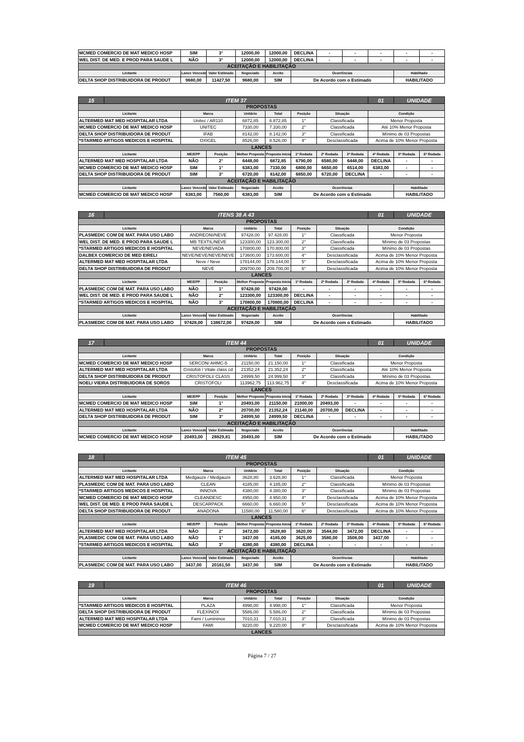| MCMED COMERCIO DE MAT MEDICO HOSP | SIM | 3° | 12000,00 | 12000,00 | DECLINA | - | - | - | - | - |
| WEL DIST. DE MED. E PROD PARA SAUDE L | NÃO | 3° | 12000,00 | 12000,00 | DECLINA | - | - | - | - | - |
| ACEITAÇÃO E HABILITAÇÃO | | | | | | | | | | |
| Licitante | Lance Vencedor | Valor Estimado | Negociado | Aceito | Ocorrências | | | | Habilitado | |
| DELTA SHOP DISTRIBUIDORA DE PRODUT | 9680,00 | 11427,50 | 9680,00 | SIM | De Acordo com o Estimado | | | | HABILITADO | |
| 15 | ITEM 37 | | | | | | | | 01 | UNIDADE | |
| PROPOSTAS | | | | | | | | | | | |
| Licitante | | Marca | | Unitário | Total | Posição | Situação | | Condição | | |
| ALTERMED MAT MED HOSPITALAR LTDA | | Unitec / AR110 | | 6872,85 | 6.872,85 | 1° | Classificada | | Menor Proposta | | |
| MCMED COMERCIO DE MAT MEDICO HOSP | | UNITEC | | 7330,00 | 7.330,00 | 2° | Classificada | | Até 10% Menor Proposta | | |
| DELTA SHOP DISTRIBUIDORA DE PRODUT | | IFAB | | 8142,00 | 8.142,00 | 3° | Classificada | | Mínimo de 03 Propostas | | |
| *STARMED ARTIGOS MEDICOS E HOSPITAL | | OXIGEL | | 8526,00 | 8.526,00 | 4° | Desclassificada | | Acima de 10% Menor Proposta | | |
| LANCES | | | | | | | | | | | |
| Licitante | | ME/EPP | Posição | Melhor Proposta | Proposta Inicial | 1ª Rodada | 2ª Rodada | 3ª Rodada | 4ª Rodada | 5ª Rodada | 6ª Rodada |
| ALTERMED MAT MED HOSPITALAR LTDA | | NÃO | 2° | 6448,00 | 6872,85 | 6790,00 | 6580,00 | 6448,00 | DECLINA | - | - |
| MCMED COMERCIO DE MAT MEDICO HOSP | | SIM | 1° | 6383,00 | 7330,00 | 6800,00 | 6650,00 | 6514,00 | 6383,00 | - | - |
| DELTA SHOP DISTRIBUIDORA DE PRODUT | | SIM | 3° | 6720,00 | 8142,00 | 6850,00 | 6720,00 | DECLINA | - | - | - |
| ACEITAÇÃO E HABILITAÇÃO | | | | | | | | | | | |
| Licitante | | Lance Vencedor | Valor Estimado | Negociado | Aceito | Ocorrências | | | | Habilitado | |
| MCMED COMERCIO DE MAT MEDICO HOSP | | 6383,00 | 7560,00 | 6383,00 | SIM | De Acordo com o Estimado | | | | HABILITADO | |
| 16 | ITENS 38 A 43 | | | | | | | | 01 | UNIDADE | |
| PROPOSTAS | | | | | | | | | | | |
| Licitante | | Marca | | Unitário | Total | Posição | Situação | | Condição | | |
| PLASMEDIC COM DE MAT. PARA USO LABO | | ANDREONI/NEVE | | 97428,00 | 97.428,00 | 1° | Classificada | | Menor Proposta | | |
| WEL DIST. DE MED. E PROD PARA SAUDE L | | MB TEXTIL/NEVE | | 123300,00 | 123.300,00 | 2° | Classificada | | Mínimo de 03 Propostas | | |
| *STARMED ARTIGOS MEDICOS E HOSPITAL | | NEVE/NEVADA | | 170800,00 | 170.800,00 | 3° | Classificada | | Mínimo de 03 Propostas | | |
| DALBEX COMERCIO DE MED EIRELI | | NEVE/NEVE/NEVE/NEVE | | 173600,00 | 173.600,00 | 4° | Desclassificada | | Acima de 10% Menor Proposta | | |
| ALTERMED MAT MED HOSPITALAR LTDA | | Neve / Neve | | 178144,00 | 178.144,00 | 5° | Desclassificada | | Acima de 10% Menor Proposta | | |
| DELTA SHOP DISTRIBUIDORA DE PRODUT | | NEVE | | 209700,00 | 209.700,00 | 6° | Desclassificada | | Acima de 10% Menor Proposta | | |
| LANCES | | | | | | | | | | | |
| Licitante | | ME/EPP | Posição | Melhor Proposta | Proposta Inicial | 1ª Rodada | 2ª Rodada | 3ª Rodada | 4ª Rodada | 5ª Rodada | 6ª Rodada |
| PLASMEDIC COM DE MAT. PARA USO LABO | | NÃO | 1° | 97428,00 | 97428,00 | - | - | - | - | - | - |
| WEL DIST. DE MED. E PROD PARA SAUDE L | | NÃO | 2° | 123300,00 | 123300,00 | DECLINA | - | - | - | - | - |
| *STARMED ARTIGOS MEDICOS E HOSPITAL | | NÃO | 3° | 170800,00 | 170800,00 | DECLINA | - | - | - | - | - |
| ACEITAÇÃO E HABILITAÇÃO | | | | | | | | | | | |
| Licitante | | Lance Vencedor | Valor Estimado | Negociado | Aceito | Ocorrências | | | | Habilitado | |
| PLASMEDIC COM DE MAT. PARA USO LABO | | 97428,00 | 138672,00 | 97428,00 | SIM | De Acordo com o Estimado | | | | HABILITADO | |
| 17 | ITEM 44 | | | | | | | | 01 | UNIDADE | |
| PROPOSTAS | | | | | | | | | | | |
| Licitante | | Marca | | Unitário | Total | Posição | Situação | | Condição | | |
| MCMED COMERCIO DE MAT MEDICO HOSP | | SERCON/ AHMC-5 | | 21150,00 | 21.150,00 | 1° | Classificada | | Menor Proposta | | |
| ALTERMED MAT MED HOSPITALAR LTDA | | Cristofoli / Vitale class cd | | 21352,24 | 21.352,24 | 2° | Classificada | | Até 10% Menor Proposta | | |
| DELTA SHOP DISTRIBUIDORA DE PRODUT | | CRISTOFOLI/ CLASS | | 24999,50 | 24.999,50 | 3° | Classificada | | Mínimo de 03 Propostas | | |
| NOELI VIEIRA DISTRIBUIDORA DE SOROS | | CRISTOFOLI | | 113962,75 | 113.962,75 | 4° | Desclassificada | | Acima de 10% Menor Proposta | | |
| LANCES | | | | | | | | | | | |
| Licitante | | ME/EPP | Posição | Melhor Proposta | Proposta Inicial | 1ª Rodada | 2ª Rodada | 3ª Rodada | 4ª Rodada | 5ª Rodada | 6ª Rodada |
| MCMED COMERCIO DE MAT MEDICO HOSP | | SIM | 1° | 20493,00 | 21150,00 | 21000,00 | 20493,00 | - | - | - | - |
| ALTERMED MAT MED HOSPITALAR LTDA | | NÃO | 2° | 20700,00 | 21352,24 | 21140,00 | 20700,00 | DECLINA | - | - | - |
| DELTA SHOP DISTRIBUIDORA DE PRODUT | | SIM | 3° | 24999,50 | 24999,50 | DECLINA | - | - | - | - | - |
| ACEITAÇÃO E HABILITAÇÃO | | | | | | | | | | | |
| Licitante | | Lance Vencedor | Valor Estimado | Negociado | Aceito | Ocorrências | | | | Habilitado | |
| MCMED COMERCIO DE MAT MEDICO HOSP | | 20493,00 | 28829,81 | 20493,00 | SIM | De Acordo com o Estimado | | | | HABILITADO | |
| 18 | ITEM 45 | | | | | | | | 01 | UNIDADE | |
| PROPOSTAS | | | | | | | | | | | |
| Licitante | | Marca | | Unitário | Total | Posição | Situação | | Condição | | |
| ALTERMED MAT MED HOSPITALAR LTDA | | Medgauze / Medgauze | | 3628,80 | 3.628,80 | 1° | Classificada | | Menor Proposta | | |
| PLASMEDIC COM DE MAT. PARA USO LABO | | CLEAN | | 4185,00 | 4.185,00 | 2° | Classificada | | Mínimo de 03 Propostas | | |
| *STARMED ARTIGOS MEDICOS E HOSPITAL | | INNOVA | | 4380,00 | 4.380,00 | 3° | Classificada | | Mínimo de 03 Propostas | | |
| MCMED COMERCIO DE MAT MEDICO HOSP | | CLEANDESC | | 4950,00 | 4.950,00 | 4° | Desclassificada | | Acima de 10% Menor Proposta | | |
| WEL DIST. DE MED. E PROD PARA SAUDE L | | DESCARPACK | | 6660,00 | 6.660,00 | 5° | Desclassificada | | Acima de 10% Menor Proposta | | |
| DELTA SHOP DISTRIBUIDORA DE PRODUT | | ANADONA | | 11580,00 | 11.580,00 | 6° | Desclassificada | | Acima de 10% Menor Proposta | | |
| LANCES | | | | | | | | | | | |
| Licitante | | ME/EPP | Posição | Melhor Proposta | Proposta Inicial | 1ª Rodada | 2ª Rodada | 3ª Rodada | 4ª Rodada | 5ª Rodada | 6ª Rodada |
| ALTERMED MAT MED HOSPITALAR LTDA | | NÃO | 2° | 3472,00 | 3628,80 | 3620,00 | 3544,00 | 3472,00 | DECLINA | - | - |
| PLASMEDIC COM DE MAT. PARA USO LABO | | NÃO | 1° | 3437,00 | 4185,00 | 3625,00 | 3580,00 | 3508,00 | 3437,00 | - | - |
| *STARMED ARTIGOS MEDICOS E HOSPITAL | | NÃO | 3° | 4380,00 | 4380,00 | DECLINA | - | - | - | - | - |
| ACEITAÇÃO E HABILITAÇÃO | | | | | | | | | | | |
| Licitante | | Lance Vencedor | Valor Estimado | Negociado | Aceito | Ocorrências | | | | Habilitado | |
| PLASMEDIC COM DE MAT. PARA USO LABO | | 3437,00 | 20161,50 | 3437,00 | SIM | De Acordo com o Estimado | | | | HABILITADO | |
| 19 | ITEM 46 | | | | | | 01 | UNIDADE |
| PROPOSTAS | | | | | | | | |
| Licitante | | Marca | Unitário | Total | Posição | Situação | Condição | |
| *STARMED ARTIGOS MEDICOS E HOSPITAL | | PLAZA | 4998,00 | 4.998,00 | 1° | Classificada | Menor Proposta | |
| DELTA SHOP DISTRIBUIDORA DE PRODUT | | FLEXINOX | 5586,00 | 5.586,00 | 2° | Classificada | Mínimo de 03 Propostas | |
| ALTERMED MAT MED HOSPITALAR LTDA | | Fami / Lumininox | 7010,31 | 7.010,31 | 3° | Classificada | Mínimo de 03 Propostas | |
| MCMED COMERCIO DE MAT MEDICO HOSP | | FAMI | 9220,00 | 9.220,00 | 4° | Desclassificada | Acima de 10% Menor Proposta | |
| LANCES | | | | | | | | |
Página 7 / 27